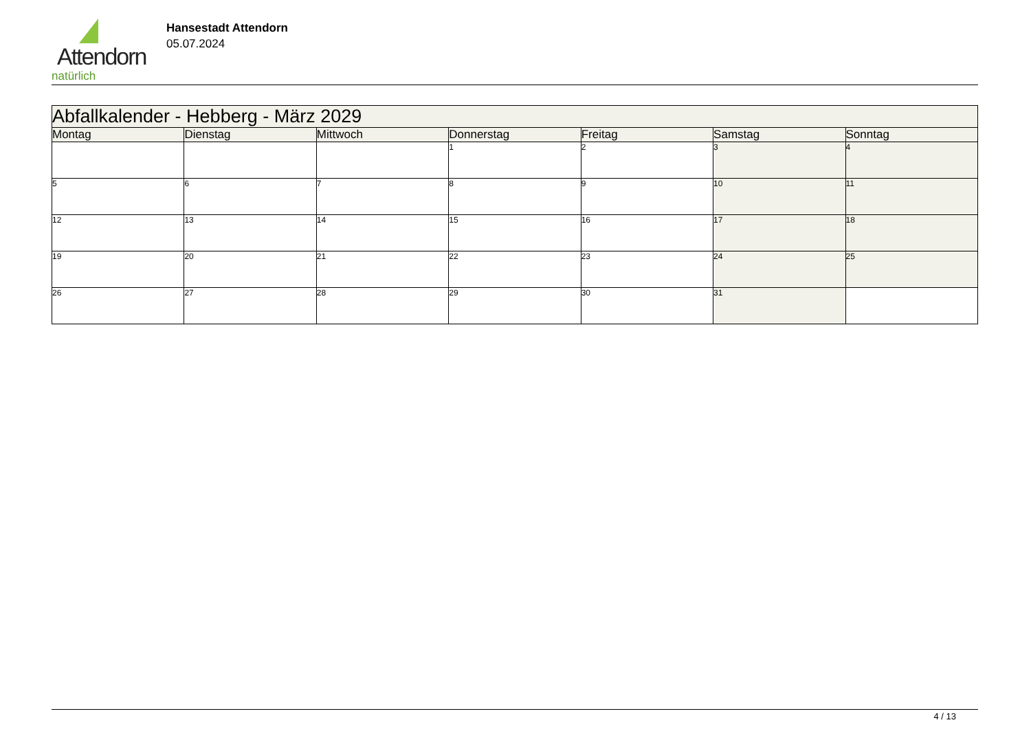Attendorn
natürlich
Hansestadt Attendorn
05.07.2024
| Abfallkalender - Hebberg - März 2029 | | | | | | |
| --- | --- | --- | --- | --- | --- | --- |
| Montag | Dienstag | Mittwoch | Donnerstag | Freitag | Samstag | Sonntag |
| | | | 1 | 2 | 3 | 4 |
| 5 | 6 | 7 | 8 | 9 | 10 | 11 |
| 12 | 13 | 14 | 15 | 16 | 17 | 18 |
| 19 | 20 | 21 | 22 | 23 | 24 | 25 |
| 26 | 27 | 28 | 29 | 30 | 31 | |
4 / 13